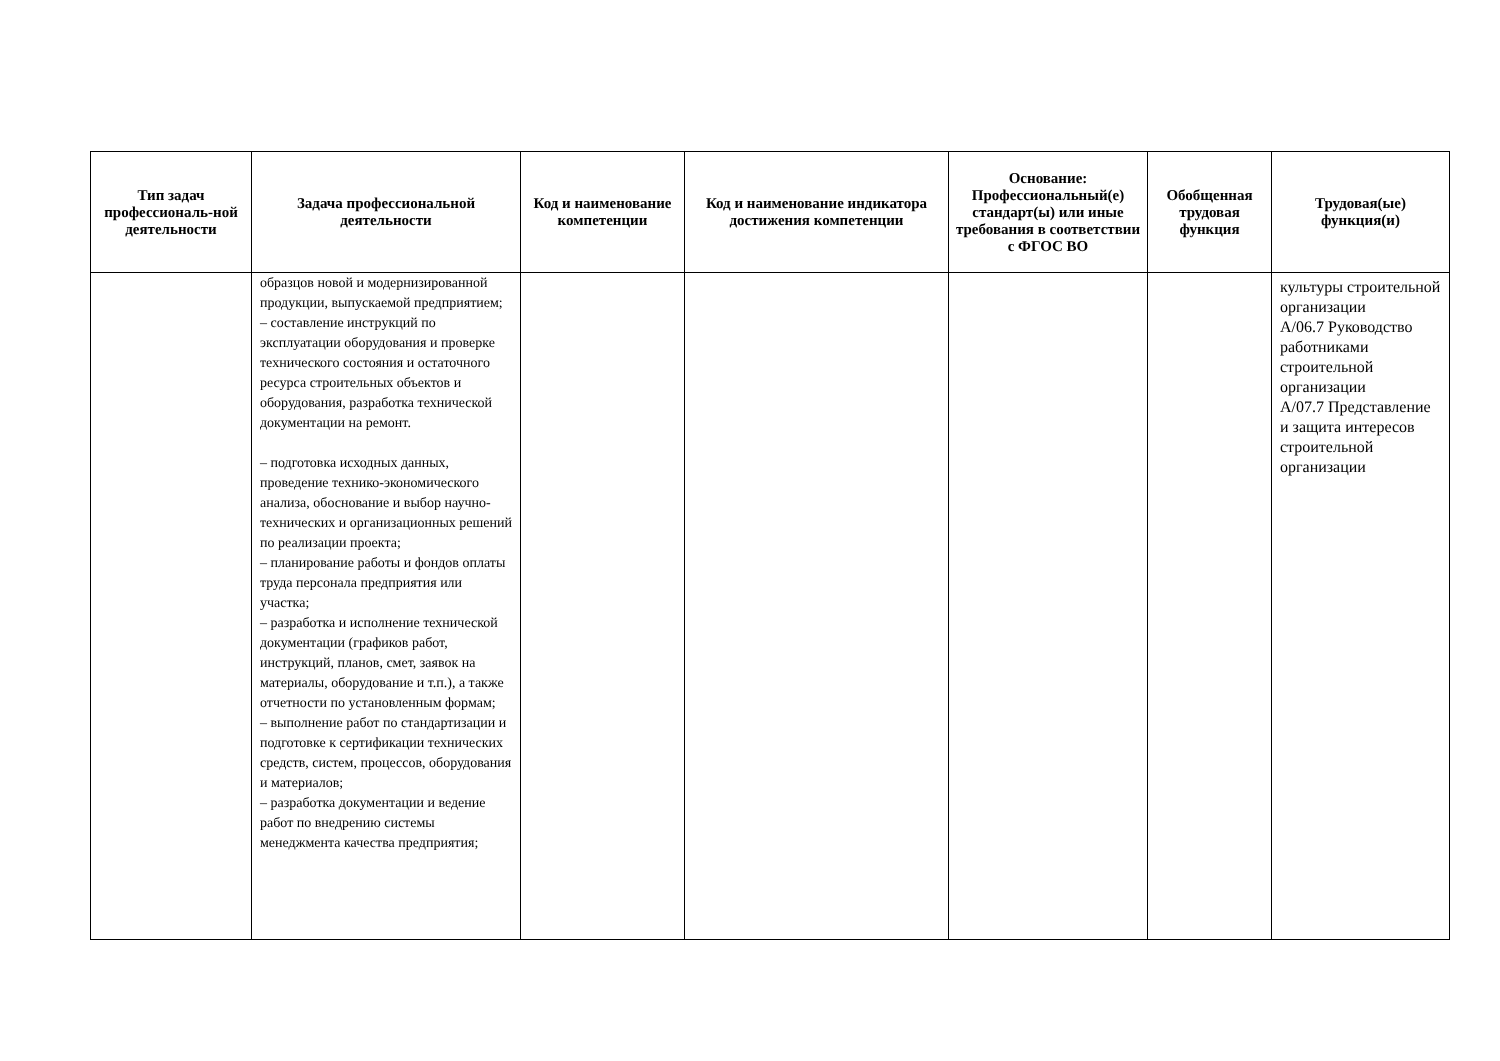| Тип задач профессиональ-ной деятельности | Задача профессиональной деятельности | Код и наименование компетенции | Код и наименование индикатора достижения компетенции | Основание: Профессиональный(е) стандарт(ы) или иные требования в соответствии с ФГОС ВО | Обобщенная трудовая функция | Трудовая(ые) функция(и) |
| --- | --- | --- | --- | --- | --- | --- |
| | образцов новой и модернизированной продукции, выпускаемой предприятием; – составление инструкций по эксплуатации оборудования и проверке технического состояния и остаточного ресурса строительных объектов и оборудования, разработка технической документации на ремонт. – подготовка исходных данных, проведение технико-экономического анализа, обоснование и выбор научно-технических и организационных решений по реализации проекта; – планирование работы и фондов оплаты труда персонала предприятия или участка; – разработка и исполнение технической документации (графиков работ, инструкций, планов, смет, заявок на материалы, оборудование и т.п.), а также отчетности по установленным формам; – выполнение работ по стандартизации и подготовке к сертификации технических средств, систем, процессов, оборудования и материалов; – разработка документации и ведение работ по внедрению системы менеджмента качества предприятия; | | | | | культуры строительной организации А/06.7 Руководство работниками строительной организации А/07.7 Представление и защита интересов строительной организации |